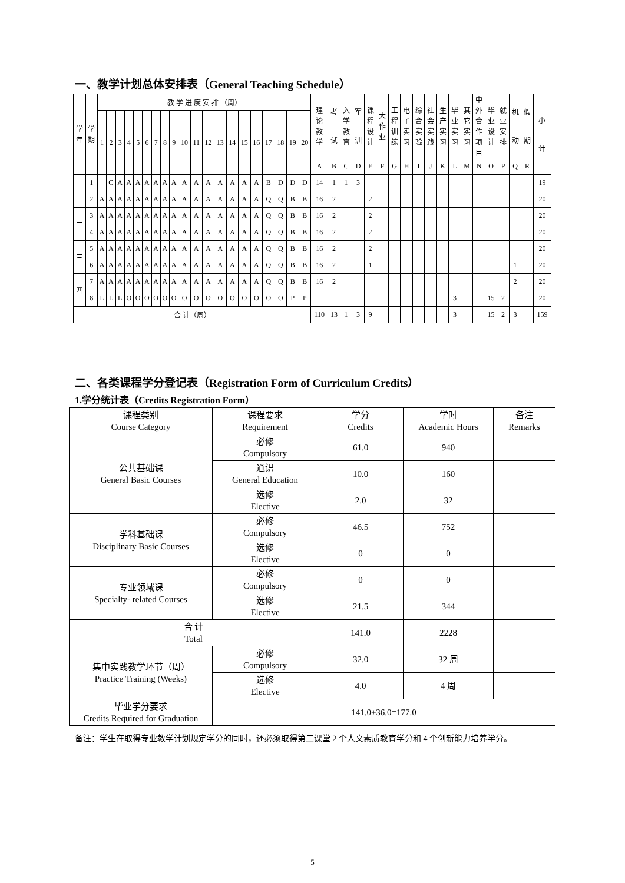一、教学计划总体安排表（General Teaching Schedule）
| 学 年 | 学 期 | 教 学 进 度 安 排 （周） | | | | | | | | | | | | | | | | | | | | 理 论 教 学 | 考 试 | 入 学 教 育 | 军 训 | 课 程 设 计 | 大 作 业 | 工 程 训 练 | 电 子 实 习 | 综 合 实 验 | 社 会 实 践 | 生 产 实 习 | 毕 业 实 习 | 其 它 实 习 | 中 外 合 作 项 目 | 毕 业 设 计 | 就 业 安 排 | 机 动 | 假 期 | 小 计 |
| --- | --- | --- | --- | --- | --- | --- | --- | --- | --- | --- | --- | --- | --- | --- | --- | --- | --- | --- | --- | --- | --- | --- | --- | --- | --- | --- | --- | --- | --- | --- | --- | --- | --- | --- | --- | --- | --- | --- | --- | --- |
| | | 1 | 2 | 3 | 4 | 5 | 6 | 7 | 8 | 9 | 10 | 11 | 12 | 13 | 14 | 15 | 16 | 17 | 18 | 19 | 20 | | | | | | | | | | | | | | | | | | | |
| | | | | | | | | | | | | | | | | | | | | | | A | B | C | D | E | F | G | H | I | J | K | L | M | N | O | P | Q | R | |
| 一 | 1 | | C | A | A | A | A | A | A | A | A | A | A | A | A | A | A | B | D | D | D | 14 | 1 | 1 | 3 | | | | | | | | | | | | | | | 19 |
| | 2 | A | A | A | A | A | A | A | A | A | A | A | A | A | A | A | A | Q | Q | B | B | 16 | 2 | | | 2 | | | | | | | | | | | | | | 20 |
| 二 | 3 | A | A | A | A | A | A | A | A | A | A | A | A | A | A | A | A | Q | Q | B | B | 16 | 2 | | | 2 | | | | | | | | | | | | | | 20 |
| | 4 | A | A | A | A | A | A | A | A | A | A | A | A | A | A | A | A | Q | Q | B | B | 16 | 2 | | | 2 | | | | | | | | | | | | | | 20 |
| 三 | 5 | A | A | A | A | A | A | A | A | A | A | A | A | A | A | A | A | Q | Q | B | B | 16 | 2 | | | 2 | | | | | | | | | | | | | | 20 |
| | 6 | A | A | A | A | A | A | A | A | A | A | A | A | A | A | A | A | Q | Q | B | B | 16 | 2 | | | 1 | | | | | | | | | | | | 1 | | 20 |
| 四 | 7 | A | A | A | A | A | A | A | A | A | A | A | A | A | A | A | A | Q | Q | B | B | 16 | 2 | | | | | | | | | | | | | | | 2 | | 20 |
| | 8 | L | L | L | O | O | O | O | O | O | O | O | O | O | O | O | O | O | O | P | P | | | | | | | | | | | | 3 | | | 15 | 2 | | | 20 |
| 合 计（周） | | | | | | | | | | | | | | | | | | | | | | 110 | 13 | 1 | 3 | 9 | | | | | | | 3 | | | 15 | 2 | 3 | | 159 |
二、各类课程学分登记表（Registration Form of Curriculum Credits）
1.学分统计表（Credits Registration Form）
| 课程类别 Course Category | 课程要求 Requirement | 学分 Credits | 学时 Academic Hours | 备注 Remarks |
| 公共基础课 General Basic Courses | 必修 Compulsory | 61.0 | 940 | |
| | 通识 General Education | 10.0 | 160 | |
| | 选修 Elective | 2.0 | 32 | |
| 学科基础课 Disciplinary Basic Courses | 必修 Compulsory | 46.5 | 752 | |
| | 选修 Elective | 0 | 0 | |
| 专业领域课 Specialty- related Courses | 必修 Compulsory | 0 | 0 | |
| | 选修 Elective | 21.5 | 344 | |
| 合 计 Total | | 141.0 | 2228 | |
| 集中实践教学环节（周） Practice Training (Weeks) | 必修 Compulsory | 32.0 | 32 周 | |
| | 选修 Elective | 4.0 | 4 周 | |
| 毕业学分要求 Credits Required for Graduation | 141.0+36.0=177.0 | | | |
备注：学生在取得专业教学计划规定学分的同时，还必须取得第二课堂 2 个人文素质教育学分和 4 个创新能力培养学分。
5